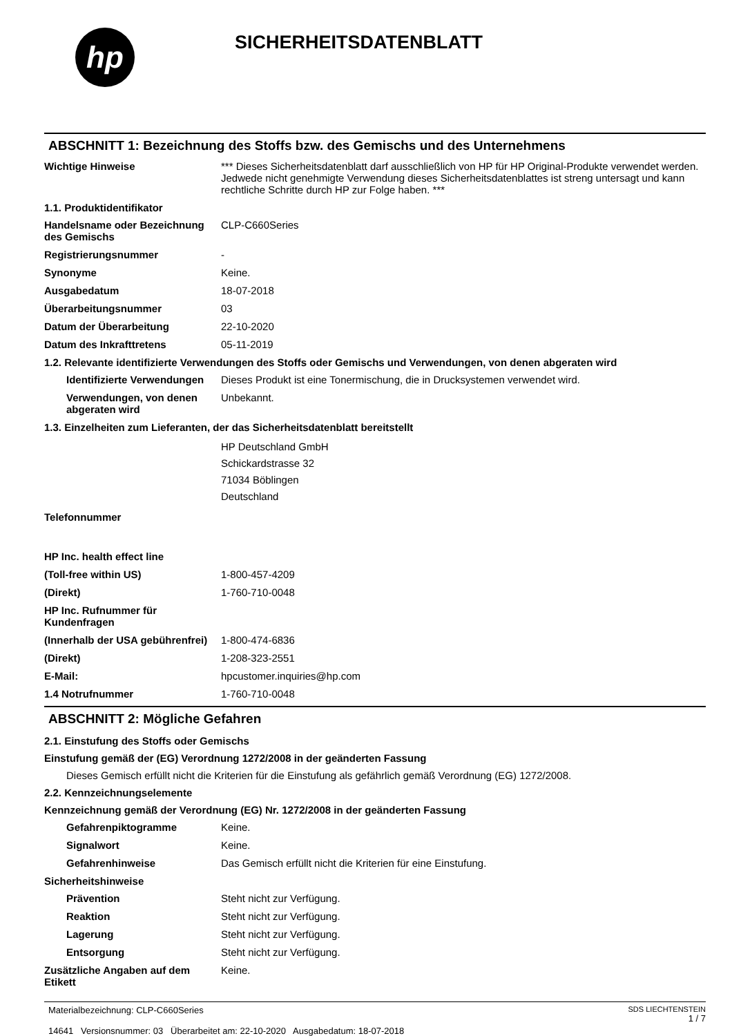hp
SICHERHEITSDATENBLATT
ABSCHNITT 1: Bezeichnung des Stoffs bzw. des Gemischs und des Unternehmens
Wichtige Hinweise *** Dieses Sicherheitsdatenblatt darf ausschließlich von HP für HP Original-Produkte verwendet werden. Jedwede nicht genehmigte Verwendung dieses Sicherheitsdatenblattes ist streng untersagt und kann rechtliche Schritte durch HP zur Folge haben. ***
1.1. Produktidentifikator
Handelsname oder Bezeichnung des Gemischs
CLP-C660Series
Registrierungsnummer -
Synonyme Keine.
Ausgabedatum 18-07-2018
Überarbeitungsnummer 03
Datum der Überarbeitung 22-10-2020
Datum des Inkrafttretens 05-11-2019
1.2. Relevante identifizierte Verwendungen des Stoffs oder Gemischs und Verwendungen, von denen abgeraten wird
Identifizierte Verwendungen
Dieses Produkt ist eine Tonermischung, die in Drucksystemen verwendet wird.
Verwendungen, von denen abgeraten wird
Unbekannt.
1.3. Einzelheiten zum Lieferanten, der das Sicherheitsdatenblatt bereitstellt
HP Deutschland GmbH
Schickardstrasse 32
71034 Böblingen
Deutschland
Telefonnummer
HP Inc. health effect line
(Toll-free within US) 1-800-457-4209
(Direkt) 1-760-710-0048
HP Inc. Rufnummer für Kundenfragen
(Innerhalb der USA gebührenfrei)
1-800-474-6836
(Direkt) 1-208-323-2551
E-Mail: hpcustomer.inquiries@hp.com
1.4 Notrufnummer 1-760-710-0048
ABSCHNITT 2: Mögliche Gefahren
2.1. Einstufung des Stoffs oder Gemischs
Einstufung gemäß der (EG) Verordnung 1272/2008 in der geänderten Fassung
Dieses Gemisch erfüllt nicht die Kriterien für die Einstufung als gefährlich gemäß Verordnung (EG) 1272/2008.
2.2. Kennzeichnungselemente
Kennzeichnung gemäß der Verordnung (EG) Nr. 1272/2008 in der geänderten Fassung
Gefahrenpiktogramme Keine.
Signalwort Keine.
Gefahrenhinweise Das Gemisch erfüllt nicht die Kriterien für eine Einstufung.
Sicherheitshinweise
Prävention Steht nicht zur Verfügung.
Reaktion Steht nicht zur Verfügung.
Lagerung Steht nicht zur Verfügung.
Entsorgung Steht nicht zur Verfügung.
Zusätzliche Angaben auf dem Etikett
Keine.
Materialbezeichnung: CLP-C660Series
14641 Versionsnummer: 03 Überarbeitet am: 22-10-2020 Ausgabedatum: 18-07-2018
SDS LIECHTENSTEIN
1 / 7